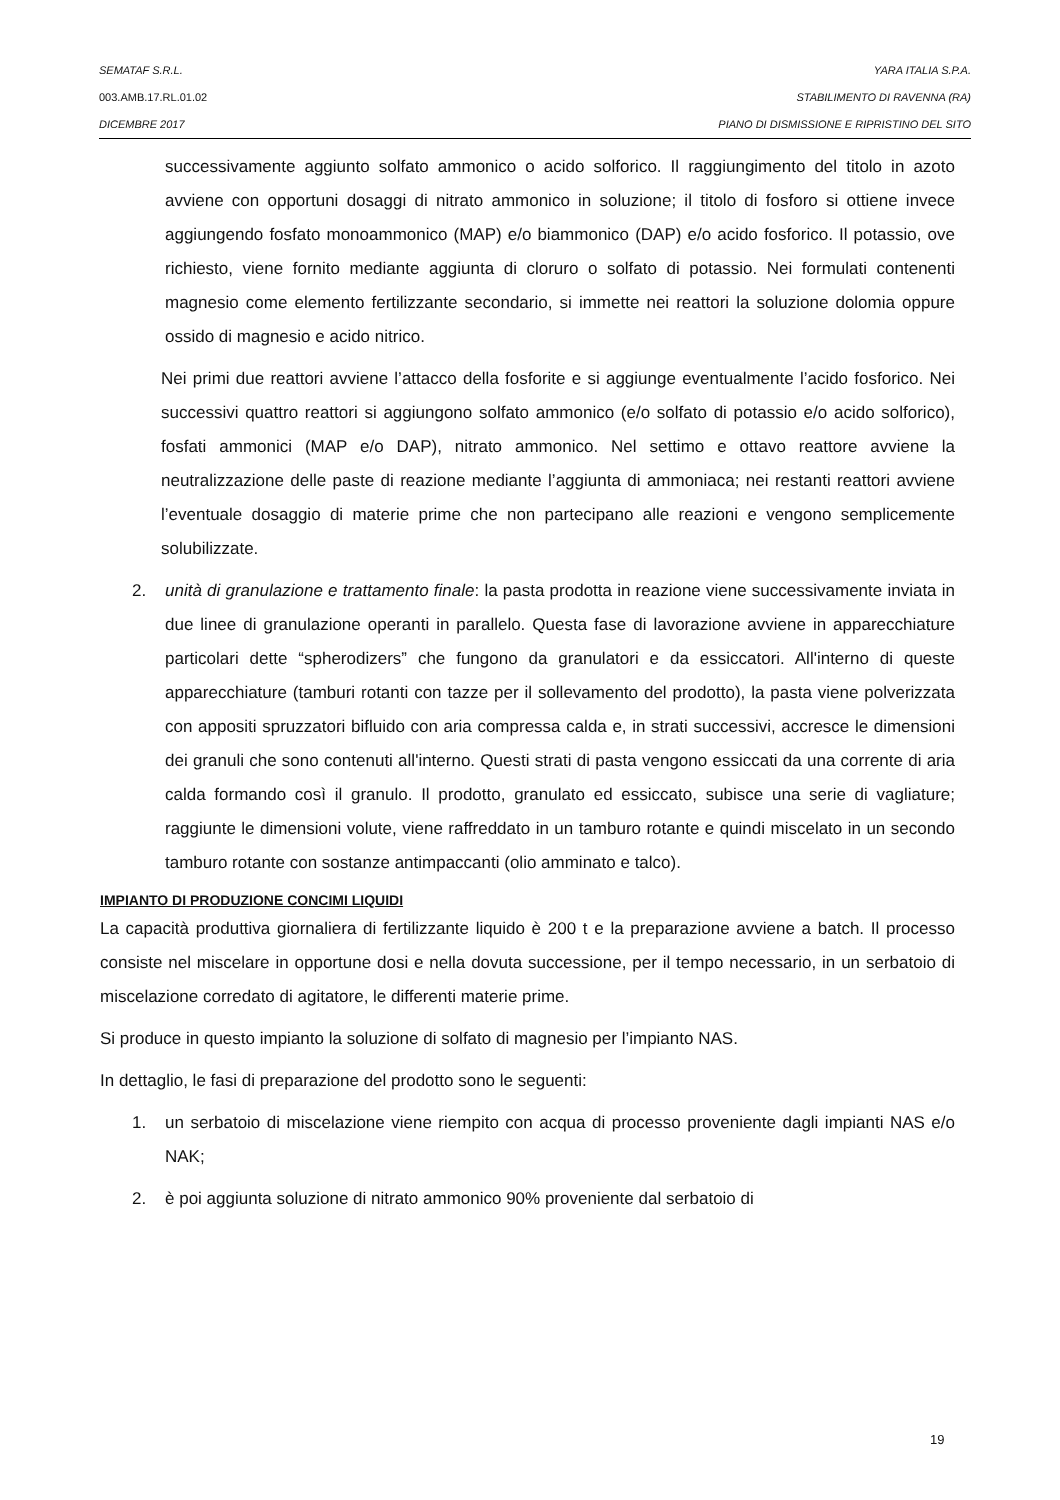SEMATAF S.R.L. YARA ITALIA S.P.A.
003.AMB.17.RL.01.02 STABILIMENTO DI RAVENNA (RA)
DICEMBRE 2017 PIANO DI DISMISSIONE E RIPRISTINO DEL SITO
successivamente aggiunto solfato ammonico o acido solforico. Il raggiungimento del titolo in azoto avviene con opportuni dosaggi di nitrato ammonico in soluzione; il titolo di fosforo si ottiene invece aggiungendo fosfato monoammonico (MAP) e/o biammonico (DAP) e/o acido fosforico. Il potassio, ove richiesto, viene fornito mediante aggiunta di cloruro o solfato di potassio. Nei formulati contenenti magnesio come elemento fertilizzante secondario, si immette nei reattori la soluzione dolomia oppure ossido di magnesio e acido nitrico.
Nei primi due reattori avviene l’attacco della fosforite e si aggiunge eventualmente l’acido fosforico. Nei successivi quattro reattori si aggiungono solfato ammonico (e/o solfato di potassio e/o acido solforico), fosfati ammonici (MAP e/o DAP), nitrato ammonico. Nel settimo e ottavo reattore avviene la neutralizzazione delle paste di reazione mediante l’aggiunta di ammoniaca; nei restanti reattori avviene l’eventuale dosaggio di materie prime che non partecipano alle reazioni e vengono semplicemente solubilizzate.
2. unità di granulazione e trattamento finale: la pasta prodotta in reazione viene successivamente inviata in due linee di granulazione operanti in parallelo. Questa fase di lavorazione avviene in apparecchiature particolari dette “spherodizers” che fungono da granulatori e da essiccatori. All'interno di queste apparecchiature (tamburi rotanti con tazze per il sollevamento del prodotto), la pasta viene polverizzata con appositi spruzzatori bifluido con aria compressa calda e, in strati successivi, accresce le dimensioni dei granuli che sono contenuti all'interno. Questi strati di pasta vengono essiccati da una corrente di aria calda formando così il granulo. Il prodotto, granulato ed essiccato, subisce una serie di vagliature; raggiunte le dimensioni volute, viene raffreddato in un tamburo rotante e quindi miscelato in un secondo tamburo rotante con sostanze antimpaccanti (olio amminato e talco).
IMPIANTO DI PRODUZIONE CONCIMI LIQUIDI
La capacità produttiva giornaliera di fertilizzante liquido è 200 t e la preparazione avviene a batch. Il processo consiste nel miscelare in opportune dosi e nella dovuta successione, per il tempo necessario, in un serbatoio di miscelazione corredato di agitatore, le differenti materie prime.
Si produce in questo impianto la soluzione di solfato di magnesio per l’impianto NAS.
In dettaglio, le fasi di preparazione del prodotto sono le seguenti:
1. un serbatoio di miscelazione viene riempito con acqua di processo proveniente dagli impianti NAS e/o NAK;
2. è poi aggiunta soluzione di nitrato ammonico 90% proveniente dal serbatoio di
19